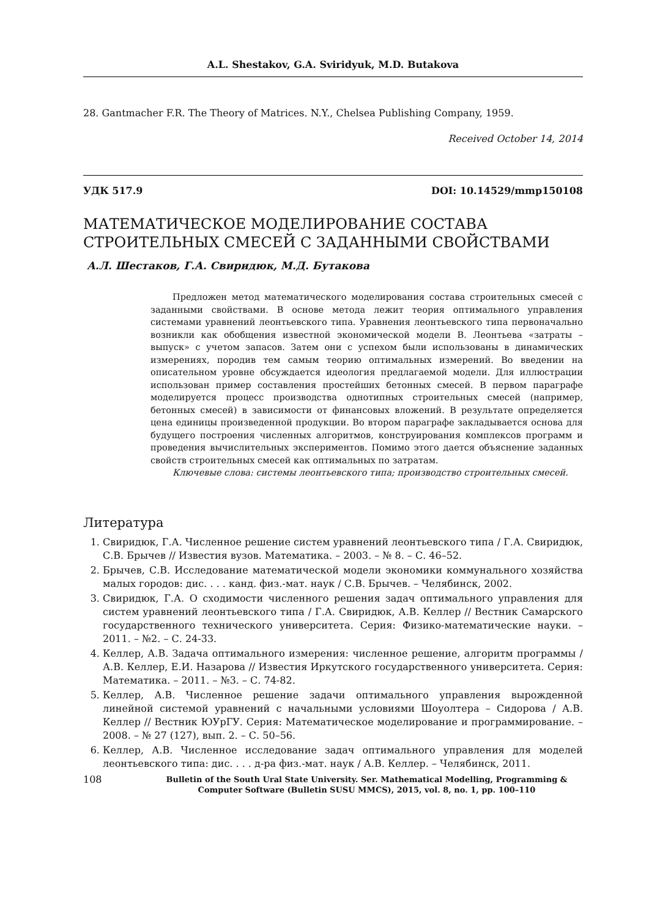A.L. Shestakov, G.A. Sviridyuk, M.D. Butakova
28. Gantmacher F.R. The Theory of Matrices. N.Y., Chelsea Publishing Company, 1959.
Received October 14, 2014
УДК 517.9 DOI: 10.14529/mmp150108
МАТЕМАТИЧЕСКОЕ МОДЕЛИРОВАНИЕ СОСТАВА СТРОИТЕЛЬНЫХ СМЕСЕЙ С ЗАДАННЫМИ СВОЙСТВАМИ
А.Л. Шестаков, Г.А. Свиридюк, М.Д. Бутакова
Предложен метод математического моделирования состава строительных смесей с заданными свойствами. В основе метода лежит теория оптимального управления системами уравнений леонтьевского типа. Уравнения леонтьевского типа первоначально возникли как обобщения известной экономической модели В. Леонтьева «затраты – выпуск» с учетом запасов. Затем они с успехом были использованы в динамических измерениях, породив тем самым теорию оптимальных измерений. Во введении на описательном уровне обсуждается идеология предлагаемой модели. Для иллюстрации использован пример составления простейших бетонных смесей. В первом параграфе моделируется процесс производства однотипных строительных смесей (например, бетонных смесей) в зависимости от финансовых вложений. В результате определяется цена единицы произведенной продукции. Во втором параграфе закладывается основа для будущего построения численных алгоритмов, конструирования комплексов программ и проведения вычислительных экспериментов. Помимо этого дается объяснение заданных свойств строительных смесей как оптимальных по затратам.
Ключевые слова: системы леонтьевского типа; производство строительных смесей.
Литература
1. Свиридюк, Г.А. Численное решение систем уравнений леонтьевского типа / Г.А. Свиридюк, С.В. Брычев // Известия вузов. Математика. – 2003. – № 8. – С. 46–52.
2. Брычев, С.В. Исследование математической модели экономики коммунального хозяйства малых городов: дис. . . . канд. физ.-мат. наук / С.В. Брычев. – Челябинск, 2002.
3. Свиридюк, Г.А. О сходимости численного решения задач оптимального управления для систем уравнений леонтьевского типа / Г.А. Свиридюк, А.В. Келлер // Вестник Самарского государственного технического университета. Серия: Физико-математические науки. – 2011. – №2. – С. 24-33.
4. Келлер, А.В. Задача оптимального измерения: численное решение, алгоритм программы / А.В. Келлер, Е.И. Назарова // Известия Иркутского государственного университета. Серия: Математика. – 2011. – №3. – С. 74-82.
5. Келлер, А.В. Численное решение задачи оптимального управления вырожденной линейной системой уравнений с начальными условиями Шоуолтера – Сидорова / А.В. Келлер // Вестник ЮУрГУ. Серия: Математическое моделирование и программирование. – 2008. – № 27 (127), вып. 2. – С. 50–56.
6. Келлер, А.В. Численное исследование задач оптимального управления для моделей леонтьевского типа: дис. . . . д-ра физ.-мат. наук / А.В. Келлер. – Челябинск, 2011.
108 Bulletin of the South Ural State University. Ser. Mathematical Modelling, Programming & Computer Software (Bulletin SUSU MMCS), 2015, vol. 8, no. 1, pp. 100–110